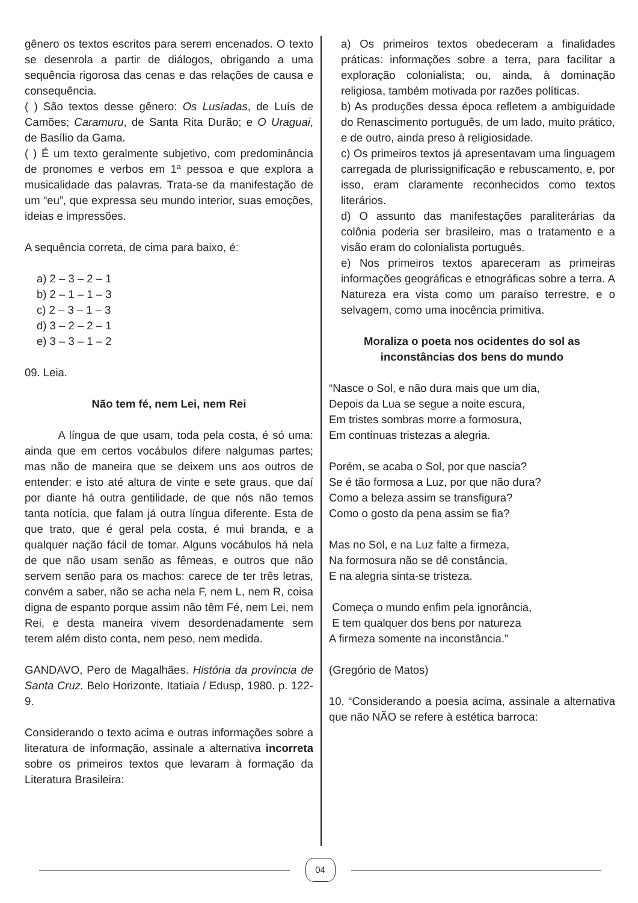gênero os textos escritos para serem encenados. O texto se desenrola a partir de diálogos, obrigando a uma sequência rigorosa das cenas e das relações de causa e consequência.
( ) São textos desse gênero: Os Lusíadas, de Luís de Camões; Caramuru, de Santa Rita Durão; e O Uraguai, de Basílio da Gama.
( ) É um texto geralmente subjetivo, com predominância de pronomes e verbos em 1ª pessoa e que explora a musicalidade das palavras. Trata-se da manifestação de um “eu”, que expressa seu mundo interior, suas emoções, ideias e impressões.
A sequência correta, de cima para baixo, é:
a) 2 – 3 – 2 – 1
b) 2 – 1 – 1 – 3
c) 2 – 3 – 1 – 3
d) 3 – 2 – 2 – 1
e) 3 – 3 – 1 – 2
09. Leia.
Não tem fé, nem Lei, nem Rei
   A língua de que usam, toda pela costa, é só uma: ainda que em certos vocábulos difere nalgumas partes; mas não de maneira que se deixem uns aos outros de entender: e isto até altura de vinte e sete graus, que daí por diante há outra gentilidade, de que nós não temos tanta notícia, que falam já outra língua diferente. Esta de que trato, que é geral pela costa, é mui branda, e a qualquer nação fácil de tomar. Alguns vocábulos há nela de que não usam senão as fêmeas, e outros que não servem senão para os machos: carece de ter três letras, convém a saber, não se acha nela F, nem L, nem R, coisa digna de espanto porque assim não têm Fé, nem Lei, nem Rei, e desta maneira vivem desordenadamente sem terem além disto conta, nem peso, nem medida.
GANDAVO, Pero de Magalhães. História da província de Santa Cruz. Belo Horizonte, Itatiaia / Edusp, 1980. p. 122-9.
Considerando o texto acima e outras informações sobre a literatura de informação, assinale a alternativa incorreta sobre os primeiros textos que levaram à formação da Literatura Brasileira:
a) Os primeiros textos obedeceram a finalidades práticas: informações sobre a terra, para facilitar a exploração colonialista; ou, ainda, à dominação religiosa, também motivada por razões políticas.
b) As produções dessa época refletem a ambiguidade do Renascimento português, de um lado, muito prático, e de outro, ainda preso à religiosidade.
c) Os primeiros textos já apresentavam uma linguagem carregada de plurissignificação e rebuscamento, e, por isso, eram claramente reconhecidos como textos literários.
d) O assunto das manifestações paraliterárias da colônia poderia ser brasileiro, mas o tratamento e a visão eram do colonialista português.
e) Nos primeiros textos apareceram as primeiras informações geográficas e etnográficas sobre a terra. A Natureza era vista como um paraíso terrestre, e o selvagem, como uma inocência primitiva.
Moraliza o poeta nos ocidentes do sol as inconstâncias dos bens do mundo
“Nasce o Sol, e não dura mais que um dia,
Depois da Lua se segue a noite escura,
Em tristes sombras morre a formosura,
Em contínuas tristezas a alegria.
Porém, se acaba o Sol, por que nascia?
Se é tão formosa a Luz, por que não dura?
Como a beleza assim se transfigura?
Como o gosto da pena assim se fia?
Mas no Sol, e na Luz falte a firmeza,
Na formosura não se dê constância,
E na alegria sinta-se tristeza.
Começa o mundo enfim pela ignorância,
E tem qualquer dos bens por natureza
A firmeza somente na inconstância.”
(Gregório de Matos)
10. “Considerando a poesia acima, assinale a alternativa que não NÃO se refere à estética barroca:
04